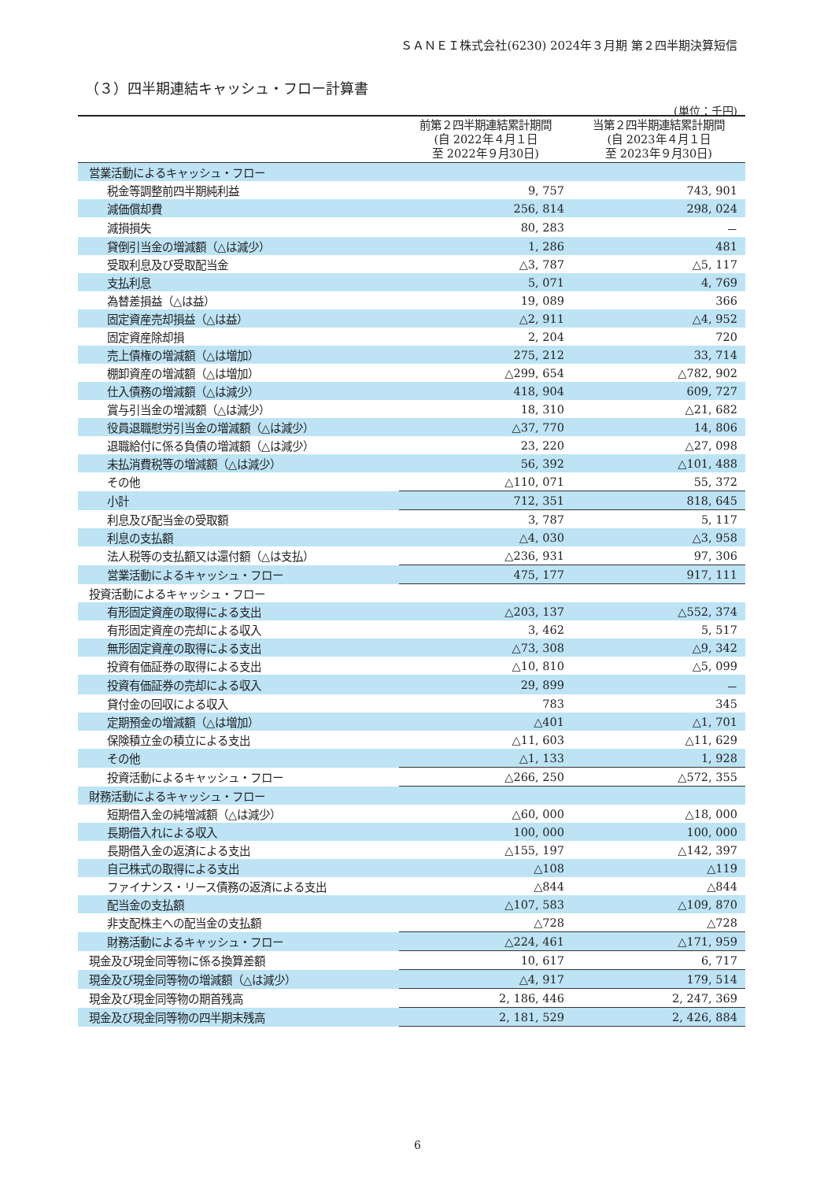ＳＡＮＥＩ株式会社(6230) 2024年３月期 第２四半期決算短信
（３）四半期連結キャッシュ・フロー計算書
(単位：千円)
| | 前第２四半期連結累計期間 (自 2022年４月１日 至 2022年９月30日) | 当第２四半期連結累計期間 (自 2023年４月１日 至 2023年９月30日) |
| --- | --- | --- |
| 営業活動によるキャッシュ・フロー | | |
| 税金等調整前四半期純利益 | 9, 757 | 743, 901 |
| 減価償却費 | 256, 814 | 298, 024 |
| 減損損失 | 80, 283 | － |
| 貸倒引当金の増減額（△は減少） | 1, 286 | 481 |
| 受取利息及び受取配当金 | △3, 787 | △5, 117 |
| 支払利息 | 5, 071 | 4, 769 |
| 為替差損益（△は益） | 19, 089 | 366 |
| 固定資産売却損益（△は益） | △2, 911 | △4, 952 |
| 固定資産除却損 | 2, 204 | 720 |
| 売上債権の増減額（△は増加） | 275, 212 | 33, 714 |
| 棚卸資産の増減額（△は増加） | △299, 654 | △782, 902 |
| 仕入債務の増減額（△は減少） | 418, 904 | 609, 727 |
| 賞与引当金の増減額（△は減少） | 18, 310 | △21, 682 |
| 役員退職慰労引当金の増減額（△は減少） | △37, 770 | 14, 806 |
| 退職給付に係る負債の増減額（△は減少） | 23, 220 | △27, 098 |
| 未払消費税等の増減額（△は減少） | 56, 392 | △101, 488 |
| その他 | △110, 071 | 55, 372 |
| 小計 | 712, 351 | 818, 645 |
| 利息及び配当金の受取額 | 3, 787 | 5, 117 |
| 利息の支払額 | △4, 030 | △3, 958 |
| 法人税等の支払額又は還付額（△は支払） | △236, 931 | 97, 306 |
| 営業活動によるキャッシュ・フロー | 475, 177 | 917, 111 |
| 投資活動によるキャッシュ・フロー | | |
| 有形固定資産の取得による支出 | △203, 137 | △552, 374 |
| 有形固定資産の売却による収入 | 3, 462 | 5, 517 |
| 無形固定資産の取得による支出 | △73, 308 | △9, 342 |
| 投資有価証券の取得による支出 | △10, 810 | △5, 099 |
| 投資有価証券の売却による収入 | 29, 899 | － |
| 貸付金の回収による収入 | 783 | 345 |
| 定期預金の増減額（△は増加） | △401 | △1, 701 |
| 保険積立金の積立による支出 | △11, 603 | △11, 629 |
| その他 | △1, 133 | 1, 928 |
| 投資活動によるキャッシュ・フロー | △266, 250 | △572, 355 |
| 財務活動によるキャッシュ・フロー | | |
| 短期借入金の純増減額（△は減少） | △60, 000 | △18, 000 |
| 長期借入れによる収入 | 100, 000 | 100, 000 |
| 長期借入金の返済による支出 | △155, 197 | △142, 397 |
| 自己株式の取得による支出 | △108 | △119 |
| ファイナンス・リース債務の返済による支出 | △844 | △844 |
| 配当金の支払額 | △107, 583 | △109, 870 |
| 非支配株主への配当金の支払額 | △728 | △728 |
| 財務活動によるキャッシュ・フロー | △224, 461 | △171, 959 |
| 現金及び現金同等物に係る換算差額 | 10, 617 | 6, 717 |
| 現金及び現金同等物の増減額（△は減少） | △4, 917 | 179, 514 |
| 現金及び現金同等物の期首残高 | 2, 186, 446 | 2, 247, 369 |
| 現金及び現金同等物の四半期末残高 | 2, 181, 529 | 2, 426, 884 |
6